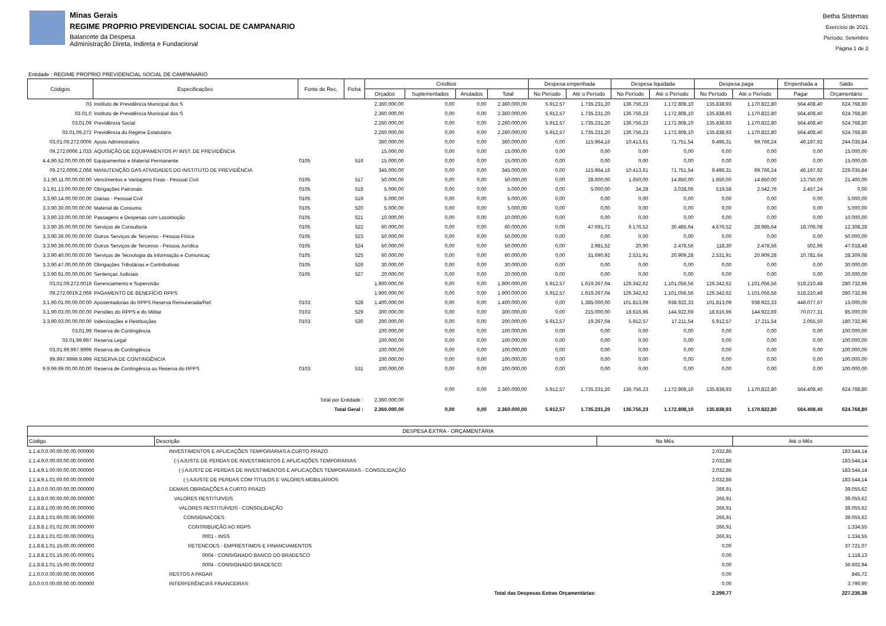Minas Gerais
REGIME PROPRIO PREVIDENCIAL SOCIAL DE CAMPANARIO
Balancete da Despesa
Administração Direta, Indireta e Fundacional
Betha Sistemas
Exercício de 2021
Período: Setembro
Página 1 de 2
Entidade : REGIME PROPRIO PREVIDENCIAL SOCIAL DE CAMPANARIO
| Códigos | Especificações | Fonte de Rec. | Ficha | Créditos | | | | Despesa empenhada | | Despesa liquidada | | Despesa paga | | Empenhada a | Saldo |
| --- | --- | --- | --- | --- | --- | --- | --- | --- | --- | --- | --- | --- | --- | --- | --- |
| | | | | Orçados | Suplementados | Anulados | Total | No Período | Até o Período | No Período | Até o Período | No Período | Até o Período | Pagar | Orçamentário |
| 03 | Instituto de Previdência Municipal dos S | | | 2.360.000,00 | 0,00 | 0,00 | 2.360.000,00 | 5.912,57 | 1.735.231,20 | 136.756,23 | 1.172.808,10 | 135.838,93 | 1.170.822,80 | 564.408,40 | 624.768,80 |
| 03.01.0 | Instituto de Previdência Municipal dos S | | | 2.360.000,00 | 0,00 | 0,00 | 2.360.000,00 | 5.912,57 | 1.735.231,20 | 136.756,23 | 1.172.808,10 | 135.838,93 | 1.170.822,80 | 564.408,40 | 624.768,80 |
| 03.01.09 | Previdência Social | | | 2.260.000,00 | 0,00 | 0,00 | 2.260.000,00 | 5.912,57 | 1.735.231,20 | 136.756,23 | 1.172.808,10 | 135.838,93 | 1.170.822,80 | 564.408,40 | 524.768,80 |
| 03.01.09.272 | Previdência do Regime Estatutário | | | 2.260.000,00 | 0,00 | 0,00 | 2.260.000,00 | 5.912,57 | 1.735.231,20 | 136.756,23 | 1.172.808,10 | 135.838,93 | 1.170.822,80 | 564.408,40 | 524.768,80 |
| 03.01.09.272.0006 | Apoio Administrativo | | | 360.000,00 | 0,00 | 0,00 | 360.000,00 | 0,00 | 115.964,16 | 10.413,61 | 71.751,54 | 9.496,31 | 69.766,24 | 46.197,92 | 244.035,84 |
| 09.272.0006.1.033 | AQUISIÇÃO DE EQUIPAMENTOS P/ INST. DE PREVIDÊNCIA | | | 15.000,00 | 0,00 | 0,00 | 15.000,00 | 0,00 | 0,00 | 0,00 | 0,00 | 0,00 | 0,00 | 0,00 | 15.000,00 |
| 4.4.90.52.00.00.00.00 | Equipamentos e Material Permanente | 0105 | 516 | 15.000,00 | 0,00 | 0,00 | 15.000,00 | 0,00 | 0,00 | 0,00 | 0,00 | 0,00 | 0,00 | 0,00 | 15.000,00 |
| 09.272.0006.2.068 | MANUTENÇÃO DAS ATIVIDADES DO INSTITUTO DE PREVIDÊNCIA | | | 345.000,00 | 0,00 | 0,00 | 345.000,00 | 0,00 | 115.964,16 | 10.413,61 | 71.751,54 | 9.496,31 | 69.766,24 | 46.197,92 | 229.035,84 |
| 3.1.90.11.00.00.00.00 | Vencimentos e Vantagens Fixas - Pessoal Civil | 0105 | 517 | 50.000,00 | 0,00 | 0,00 | 50.000,00 | 0,00 | 28.600,00 | 1.650,00 | 14.850,00 | 1.650,00 | 14.850,00 | 13.750,00 | 21.400,00 |
| 3.1.91.13.00.00.00.00 | Obrigações Patronais | 0105 | 518 | 5.000,00 | 0,00 | 0,00 | 5.000,00 | 0,00 | 5.000,00 | 34,28 | 3.028,06 | 519,58 | 2.542,76 | 2.457,24 | 0,00 |
| 3.3.90.14.00.00.00.00 | Diárias - Pessoal Civil | 0105 | 519 | 5.000,00 | 0,00 | 0,00 | 5.000,00 | 0,00 | 0,00 | 0,00 | 0,00 | 0,00 | 0,00 | 0,00 | 5.000,00 |
| 3.3.90.30.00.00.00.00 | Material de Consumo | 0105 | 520 | 5.000,00 | 0,00 | 0,00 | 5.000,00 | 0,00 | 0,00 | 0,00 | 0,00 | 0,00 | 0,00 | 0,00 | 5.000,00 |
| 3.3.90.33.00.00.00.00 | Passagens e Despesas com Locomoção | 0105 | 521 | 10.000,00 | 0,00 | 0,00 | 10.000,00 | 0,00 | 0,00 | 0,00 | 0,00 | 0,00 | 0,00 | 0,00 | 10.000,00 |
| 3.3.90.35.00.00.00.00 | Serviços de Consultoria | 0105 | 522 | 60.000,00 | 0,00 | 0,00 | 60.000,00 | 0,00 | 47.691,72 | 6.176,52 | 30.485,64 | 4.676,52 | 28.985,64 | 18.706,08 | 12.308,28 |
| 3.3.90.36.00.00.00.00 | Outros Serviços de Terceiros - Pessoa Física | 0105 | 523 | 50.000,00 | 0,00 | 0,00 | 50.000,00 | 0,00 | 0,00 | 0,00 | 0,00 | 0,00 | 0,00 | 0,00 | 50.000,00 |
| 3.3.90.39.00.00.00.00 | Outros Serviços de Terceiros - Pessoa Jurídica | 0105 | 524 | 50.000,00 | 0,00 | 0,00 | 50.000,00 | 0,00 | 2.981,52 | 20,90 | 2.478,56 | 118,30 | 2.478,56 | 502,96 | 47.018,48 |
| 3.3.90.40.00.00.00.00 | Serviços de Tecnologia da Informação e Comunicaç | 0105 | 525 | 60.000,00 | 0,00 | 0,00 | 60.000,00 | 0,00 | 31.690,92 | 2.531,91 | 20.909,28 | 2.531,91 | 20.909,28 | 10.781,64 | 28.309,08 |
| 3.3.90.47.00.00.00.00 | Obrigações Tributárias e Contributivas | 0105 | 526 | 30.000,00 | 0,00 | 0,00 | 30.000,00 | 0,00 | 0,00 | 0,00 | 0,00 | 0,00 | 0,00 | 0,00 | 30.000,00 |
| 3.3.90.91.00.00.00.00 | Sentenças Judiciais | 0105 | 527 | 20.000,00 | 0,00 | 0,00 | 20.000,00 | 0,00 | 0,00 | 0,00 | 0,00 | 0,00 | 0,00 | 0,00 | 20.000,00 |
| 03.01.09.272.0019 | Gerenciamento e Supervisão | | | 1.900.000,00 | 0,00 | 0,00 | 1.900.000,00 | 5.912,57 | 1.619.267,04 | 126.342,62 | 1.101.056,56 | 126.342,62 | 1.101.056,56 | 518.210,48 | 280.732,96 |
| 09.272.0019.2.069 | PAGAMENTO DE BENEFÍCIO RPPS | | | 1.900.000,00 | 0,00 | 0,00 | 1.900.000,00 | 5.912,57 | 1.619.267,04 | 126.342,62 | 1.101.056,56 | 126.342,62 | 1.101.056,56 | 518.210,48 | 280.732,96 |
| 3.1.90.01.00.00.00.00 | Aposentadorias do RPPS Reserva Remunerada/Ref. | 0103 | 528 | 1.400.000,00 | 0,00 | 0,00 | 1.400.000,00 | 0,00 | 1.385.000,00 | 101.813,09 | 938.922,33 | 101.813,09 | 938.922,33 | 446.077,67 | 15.000,00 |
| 3.1.90.03.00.00.00.00 | Pensões do RPPS e do Militar | 0103 | 529 | 300.000,00 | 0,00 | 0,00 | 300.000,00 | 0,00 | 215.000,00 | 18.616,96 | 144.922,69 | 18.616,96 | 144.922,69 | 70.077,31 | 85.000,00 |
| 3.3.90.93.00.00.00.00 | Indenizações e Restituições | 0103 | 530 | 200.000,00 | 0,00 | 0,00 | 200.000,00 | 5.912,57 | 19.267,04 | 5.912,57 | 17.211,54 | 5.912,57 | 17.211,54 | 2.055,50 | 180.732,96 |
| 03.01.99 | Reserva de Contingência | | | 100.000,00 | 0,00 | 0,00 | 100.000,00 | 0,00 | 0,00 | 0,00 | 0,00 | 0,00 | 0,00 | 0,00 | 100.000,00 |
| 03.01.99.997 | Reserva Legal | | | 100.000,00 | 0,00 | 0,00 | 100.000,00 | 0,00 | 0,00 | 0,00 | 0,00 | 0,00 | 0,00 | 0,00 | 100.000,00 |
| 03.01.99.997.9999 | Reserva de Contingência | | | 100.000,00 | 0,00 | 0,00 | 100.000,00 | 0,00 | 0,00 | 0,00 | 0,00 | 0,00 | 0,00 | 0,00 | 100.000,00 |
| 99.997.9999.9.999 | RESERVA DE CONTINGÊNCIA | | | 100.000,00 | 0,00 | 0,00 | 100.000,00 | 0,00 | 0,00 | 0,00 | 0,00 | 0,00 | 0,00 | 0,00 | 100.000,00 |
| 9.9.99.99.00.00.00.00 | Reserva de Contingência ou Reserva do RPPS | 0103 | 531 | 100.000,00 | 0,00 | 0,00 | 100.000,00 | 0,00 | 0,00 | 0,00 | 0,00 | 0,00 | 0,00 | 0,00 | 100.000,00 |
| Total por Entidade : | | | | 2.360.000,00 | 0,00 | 0,00 | 2.360.000,00 | 5.912,57 | 1.735.231,20 | 136.756,23 | 1.172.808,10 | 135.838,93 | 1.170.822,80 | 564.408,40 | 624.768,80 |
| Total Geral : | | | | 2.360.000,00 | 0,00 | 0,00 | 2.360.000,00 | 5.912,57 | 1.735.231,20 | 136.756,23 | 1.172.808,10 | 135.838,93 | 1.170.822,80 | 564.408,40 | 624.768,80 |
| DESPESA EXTRA - ORÇAMENTÁRIA | | | |
| --- | --- | --- | --- |
| Código | Descrição | No Mês | Até o Mês |
| 1.1.4.0.0.00.00.00.00.000000 | INVESTIMENTOS E APLICAÇÕES TEMPORÁRIAS A CURTO PRAZO | 2.032,86 | 183.544,14 |
| 1.1.4.9.0.00.00.00.00.000000 | (-) AJUSTE DE PERDAS DE INVESTIMENTOS E APLICAÇÕES TEMPORÁRIAS | 2.032,86 | 183.544,14 |
| 1.1.4.9.1.00.00.00.00.000000 | (-) AJUSTE DE PERDAS DE INVESTIMENTOS E APLICAÇÕES TEMPORÁRIAS - CONSOLIDAÇÃO | 2.032,86 | 183.544,14 |
| 1.1.4.9.1.01.00.00.00.000000 | (-) AJUSTE DE PERDAS COM TÍTULOS E VALORES MOBILIÁRIOS | 2.032,86 | 183.544,14 |
| 2.1.8.0.0.00.00.00.00.000000 | DEMAIS OBRIGAÇÕES A CURTO PRAZO | 266,91 | 39.055,62 |
| 2.1.8.8.0.00.00.00.00.000000 | VALORES RESTITUÍVEIS | 266,91 | 39.055,62 |
| 2.1.8.8.1.00.00.00.00.000000 | VALORES RESTITUÍVEIS - CONSOLIDAÇÃO | 266,91 | 39.055,62 |
| 2.1.8.8.1.01.00.00.00.000000 | CONSIGNACOES | 266,91 | 39.055,62 |
| 2.1.8.8.1.01.02.00.00.000000 | CONTRIBUIÇÃO AO RGPS | 266,91 | 1.334,55 |
| 2.1.8.8.1.01.02.00.00.000001 | 0001 - INSS | 266,91 | 1.334,55 |
| 2.1.8.8.1.01.15.00.00.000000 | RETENCOES - EMPRÉSTIMOS E FINANCIAMENTOS | 0,00 | 37.721,07 |
| 2.1.8.8.1.01.15.00.00.000001 | 0004 - CONSIGNADO BANCO DO BRADESCO | 0,00 | 1.118,13 |
| 2.1.8.8.1.01.15.00.00.000002 | 0004 - CONSIGNADO BRADESCO | 0,00 | 36.602,94 |
| 2.1.0.0.0.00.00.00.00.000000 | RESTOS A PAGAR | 0,00 | 845,72 |
| 3.0.0.0.0.00.00.00.00.000000 | INTERFERÊNCIAS FINANCEIRAS | 0,00 | 3.790,90 |
| | Total das Despesas Extras Orçamentárias: | 2.299,77 | 227.236,38 |